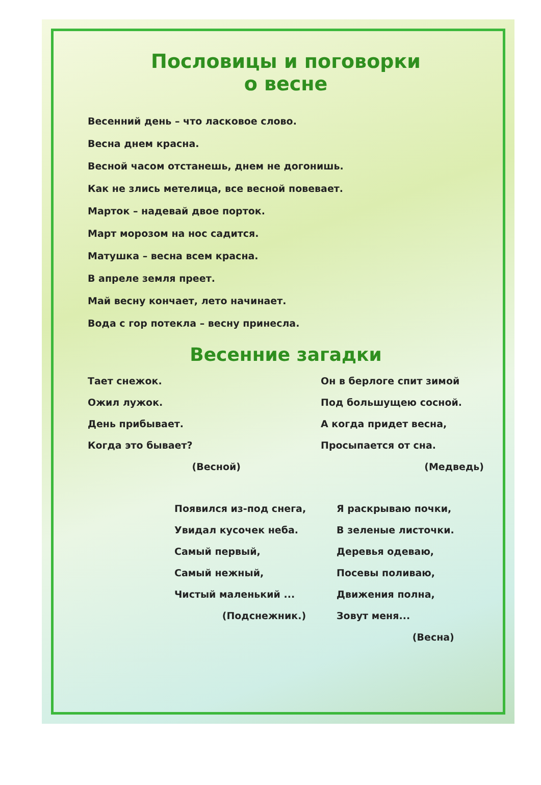Пословицы и поговорки
о весне
Весенний день – что ласковое слово.
Весна днем красна.
Весной часом отстанешь, днем не догонишь.
Как не злись метелица, все весной повевает.
Марток – надевай двое порток.
Март морозом на нос садится.
Матушка – весна всем красна.
В апреле земля преет.
Май весну кончает, лето начинает.
Вода с гор потекла – весну принесла.
Весенние загадки
Тает снежок.
Ожил лужок.
День прибывает.
Когда это бывает?
(Весной)
Он в берлоге спит зимой
Под большущею сосной.
А когда придет весна,
Просыпается от сна.
(Медведь)
Появился из-под снега,
Увидал кусочек неба.
Самый первый,
Самый нежный,
Чистый маленький ...
(Подснежник.)
Я раскрываю почки,
В зеленые листочки.
Деревья одеваю,
Посевы поливаю,
Движения полна,
Зовут меня...
(Весна)